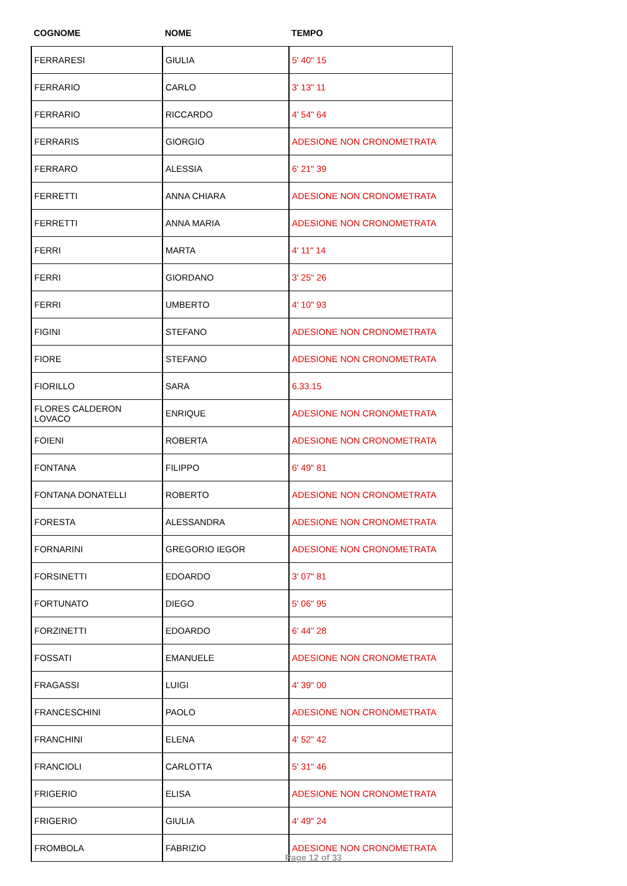| COGNOME | NOME | TEMPO |
| --- | --- | --- |
| FERRARESI | GIULIA | 5' 40" 15 |
| FERRARIO | CARLO | 3' 13" 11 |
| FERRARIO | RICCARDO | 4' 54" 64 |
| FERRARIS | GIORGIO | ADESIONE NON CRONOMETRATA |
| FERRARO | ALESSIA | 6' 21" 39 |
| FERRETTI | ANNA CHIARA | ADESIONE NON CRONOMETRATA |
| FERRETTI | ANNA MARIA | ADESIONE NON CRONOMETRATA |
| FERRI | MARTA | 4' 11" 14 |
| FERRI | GIORDANO | 3' 25" 26 |
| FERRI | UMBERTO | 4' 10" 93 |
| FIGINI | STEFANO | ADESIONE NON CRONOMETRATA |
| FIORE | STEFANO | ADESIONE NON CRONOMETRATA |
| FIORILLO | SARA | 6.33.15 |
| FLORES CALDERON LOVACO | ENRIQUE | ADESIONE NON CRONOMETRATA |
| FOIENI | ROBERTA | ADESIONE NON CRONOMETRATA |
| FONTANA | FILIPPO | 6' 49" 81 |
| FONTANA DONATELLI | ROBERTO | ADESIONE NON CRONOMETRATA |
| FORESTA | ALESSANDRA | ADESIONE NON CRONOMETRATA |
| FORNARINI | GREGORIO IEGOR | ADESIONE NON CRONOMETRATA |
| FORSINETTI | EDOARDO | 3' 07" 81 |
| FORTUNATO | DIEGO | 5' 06" 95 |
| FORZINETTI | EDOARDO | 6' 44" 28 |
| FOSSATI | EMANUELE | ADESIONE NON CRONOMETRATA |
| FRAGASSI | LUIGI | 4' 39" 00 |
| FRANCESCHINI | PAOLO | ADESIONE NON CRONOMETRATA |
| FRANCHINI | ELENA | 4' 52" 42 |
| FRANCIOLI | CARLOTTA | 5' 31" 46 |
| FRIGERIO | ELISA | ADESIONE NON CRONOMETRATA |
| FRIGERIO | GIULIA | 4' 49" 24 |
| FROMBOLA | FABRIZIO | ADESIONE NON CRONOMETRATA |
Page 12 of 33